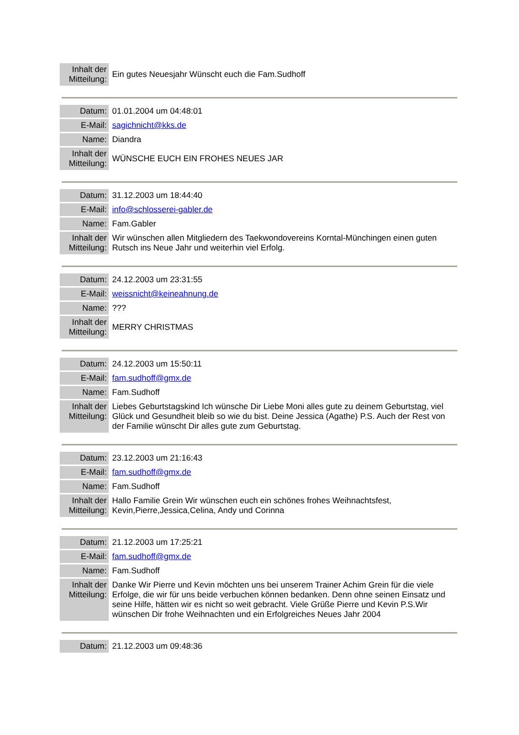| Inhalt der Mitteilung: | Ein gutes Neuesjahr Wünscht euch die Fam.Sudhoff |
| Datum: | 01.01.2004 um 04:48:01 |
| E-Mail: | sagichnicht@kks.de |
| Name: | Diandra |
| Inhalt der Mitteilung: | WÜNSCHE EUCH EIN FROHES NEUES JAR |
| Datum: | 31.12.2003 um 18:44:40 |
| E-Mail: | info@schlosserei-gabler.de |
| Name: | Fam.Gabler |
| Inhalt der Mitteilung: | Wir wünschen allen Mitgliedern des Taekwondovereins Korntal-Münchingen einen guten Rutsch ins Neue Jahr und weiterhin viel Erfolg. |
| Datum: | 24.12.2003 um 23:31:55 |
| E-Mail: | weissnicht@keineahnung.de |
| Name: | ??? |
| Inhalt der Mitteilung: | MERRY CHRISTMAS |
| Datum: | 24.12.2003 um 15:50:11 |
| E-Mail: | fam.sudhoff@gmx.de |
| Name: | Fam.Sudhoff |
| Inhalt der Mitteilung: | Liebes Geburtstagskind Ich wünsche Dir Liebe Moni alles gute zu deinem Geburtstag, viel Glück und Gesundheit bleib so wie du bist. Deine Jessica (Agathe) P.S. Auch der Rest von der Familie wünscht Dir alles gute zum Geburtstag. |
| Datum: | 23.12.2003 um 21:16:43 |
| E-Mail: | fam.sudhoff@gmx.de |
| Name: | Fam.Sudhoff |
| Inhalt der Mitteilung: | Hallo Familie Grein Wir wünschen euch ein schönes frohes Weihnachtsfest, Kevin,Pierre,Jessica,Celina, Andy und Corinna |
| Datum: | 21.12.2003 um 17:25:21 |
| E-Mail: | fam.sudhoff@gmx.de |
| Name: | Fam.Sudhoff |
| Inhalt der Mitteilung: | Danke Wir Pierre und Kevin möchten uns bei unserem Trainer Achim Grein für die viele Erfolge, die wir für uns beide verbuchen können bedanken. Denn ohne seinen Einsatz und seine Hilfe, hätten wir es nicht so weit gebracht. Viele Grüße Pierre und Kevin P.S.Wir wünschen Dir frohe Weihnachten und ein Erfolgreiches Neues Jahr 2004 |
| Datum: | 21.12.2003 um 09:48:36 |